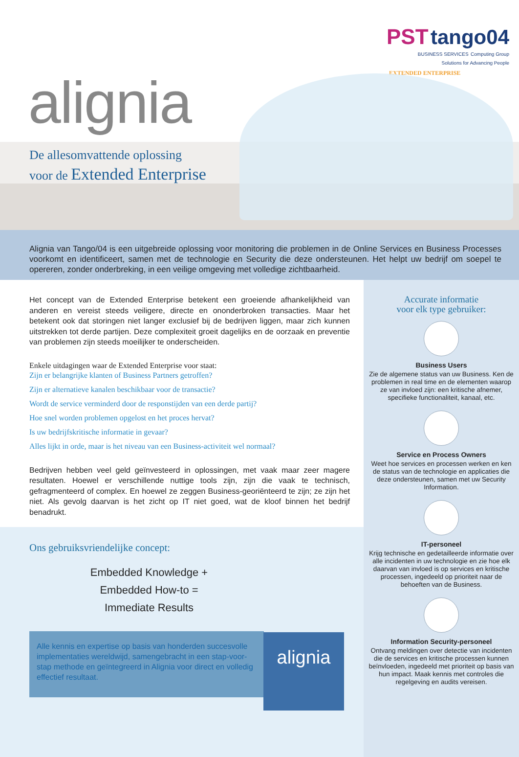PST tango04
BUSINESS SERVICES Computing Group
Solutions for Advancing People
EXTENDED ENTERPRISE
alignia
De allesomvattende oplossing
voor de Extended Enterprise
Alignia van Tango/04 is een uitgebreide oplossing voor monitoring die problemen in de Online Services en Business Processes voorkomt en identificeert, samen met de technologie en Security die deze ondersteunen. Het helpt uw bedrijf om soepel te opereren, zonder onderbreking, in een veilige omgeving met volledige zichtbaarheid.
Het concept van de Extended Enterprise betekent een groeiende afhankelijkheid van anderen en vereist steeds veiligere, directe en ononderbroken transacties. Maar het betekent ook dat storingen niet langer exclusief bij de bedrijven liggen, maar zich kunnen uitstrekken tot derde partijen. Deze complexiteit groeit dagelijks en de oorzaak en preventie van problemen zijn steeds moeilijker te onderscheiden.
Enkele uitdagingen waar de Extended Enterprise voor staat:
Zijn er belangrijke klanten of Business Partners getroffen?
Zijn er alternatieve kanalen beschikbaar voor de transactie?
Wordt de service verminderd door de responstijden van een derde partij?
Hoe snel worden problemen opgelost en het proces hervat?
Is uw bedrijfskritische informatie in gevaar?
Alles lijkt in orde, maar is het niveau van een Business-activiteit wel normaal?
Bedrijven hebben veel geld geïnvesteerd in oplossingen, met vaak maar zeer magere resultaten. Hoewel er verschillende nuttige tools zijn, zijn die vaak te technisch, gefragmenteerd of complex. En hoewel ze zeggen Business-georiënteerd te zijn; ze zijn het niet. Als gevolg daarvan is het zicht op IT niet goed, wat de kloof binnen het bedrijf benadrukt.
Ons gebruiksvriendelijke concept:
Embedded Knowledge +
Embedded How-to =
Immediate Results
Alle kennis en expertise op basis van honderden succesvolle implementaties wereldwijd, samengebracht in een stap-voor-stap methode en geïntegreerd in Alignia voor direct en volledig effectief resultaat.
alignia
Accurate informatie
voor elk type gebruiker:
Business Users
Zie de algemene status van uw Business. Ken de problemen in real time en de elementen waarop ze van invloed zijn: een kritische afnemer, specifieke functionaliteit, kanaal, etc.
Service en Process Owners
Weet hoe services en processen werken en ken de status van de technologie en applicaties die deze ondersteunen, samen met uw Security Information.
IT-personeel
Krijg technische en gedetailleerde informatie over alle incidenten in uw technologie en zie hoe elk daarvan van invloed is op services en kritische processen, ingedeeld op prioriteit naar de behoeften van de Business.
Information Security-personeel
Ontvang meldingen over detectie van incidenten die de services en kritische processen kunnen beïnvloeden, ingedeeld met prioriteit op basis van hun impact. Maak kennis met controles die regelgeving en audits vereisen.